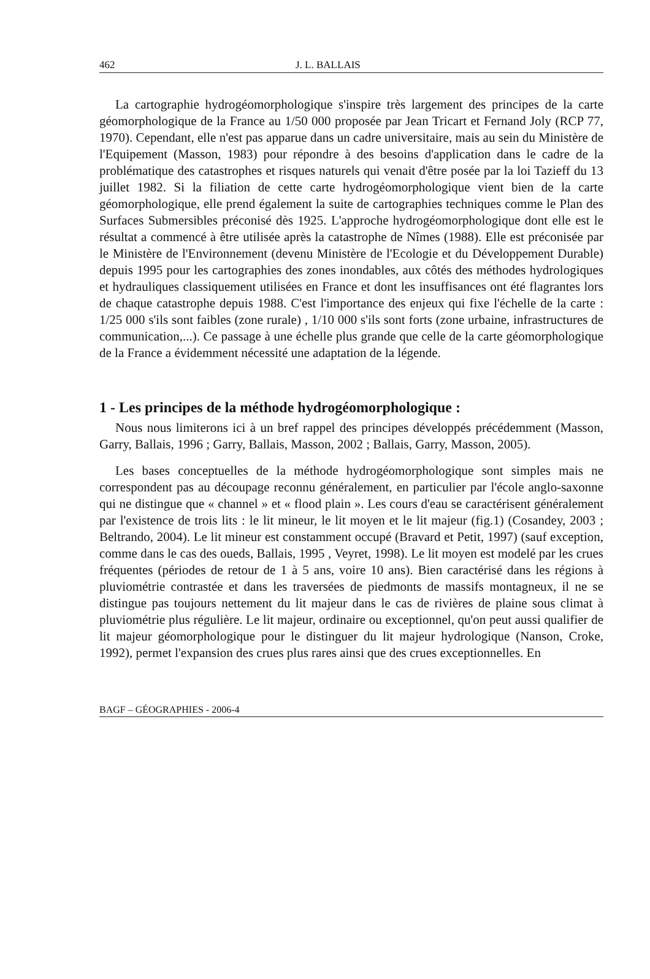462 J. L. BALLAIS
La cartographie hydrogéomorphologique s'inspire très largement des principes de la carte géomorphologique de la France au 1/50 000 proposée par Jean Tricart et Fernand Joly (RCP 77, 1970). Cependant, elle n'est pas apparue dans un cadre universitaire, mais au sein du Ministère de l'Equipement (Masson, 1983) pour répondre à des besoins d'application dans le cadre de la problématique des catastrophes et risques naturels qui venait d'être posée par la loi Tazieff du 13 juillet 1982. Si la filiation de cette carte hydrogéomorphologique vient bien de la carte géomorphologique, elle prend également la suite de cartographies techniques comme le Plan des Surfaces Submersibles préconisé dès 1925. L'approche hydrogéomorphologique dont elle est le résultat a commencé à être utilisée après la catastrophe de Nîmes (1988). Elle est préconisée par le Ministère de l'Environnement (devenu Ministère de l'Ecologie et du Développement Durable) depuis 1995 pour les cartographies des zones inondables, aux côtés des méthodes hydrologiques et hydrauliques classiquement utilisées en France et dont les insuffisances ont été flagrantes lors de chaque catastrophe depuis 1988. C'est l'importance des enjeux qui fixe l'échelle de la carte : 1/25 000 s'ils sont faibles (zone rurale) , 1/10 000 s'ils sont forts (zone urbaine, infrastructures de communication,...). Ce passage à une échelle plus grande que celle de la carte géomorphologique de la France a évidemment nécessité une adaptation de la légende.
1 - Les principes de la méthode hydrogéomorphologique :
Nous nous limiterons ici à un bref rappel des principes développés précédemment (Masson, Garry, Ballais, 1996 ; Garry, Ballais, Masson, 2002 ; Ballais, Garry, Masson, 2005).
Les bases conceptuelles de la méthode hydrogéomorphologique sont simples mais ne correspondent pas au découpage reconnu généralement, en particulier par l'école anglo-saxonne qui ne distingue que « channel » et « flood plain ». Les cours d'eau se caractérisent généralement par l'existence de trois lits : le lit mineur, le lit moyen et le lit majeur (fig.1) (Cosandey, 2003 ; Beltrando, 2004). Le lit mineur est constamment occupé (Bravard et Petit, 1997) (sauf exception, comme dans le cas des oueds, Ballais, 1995 , Veyret, 1998). Le lit moyen est modelé par les crues fréquentes (périodes de retour de 1 à 5 ans, voire 10 ans). Bien caractérisé dans les régions à pluviométrie contrastée et dans les traversées de piedmonts de massifs montagneux, il ne se distingue pas toujours nettement du lit majeur dans le cas de rivières de plaine sous climat à pluviométrie plus régulière. Le lit majeur, ordinaire ou exceptionnel, qu'on peut aussi qualifier de lit majeur géomorphologique pour le distinguer du lit majeur hydrologique (Nanson, Croke, 1992), permet l'expansion des crues plus rares ainsi que des crues exceptionnelles. En
BAGF – GÉOGRAPHIES - 2006-4